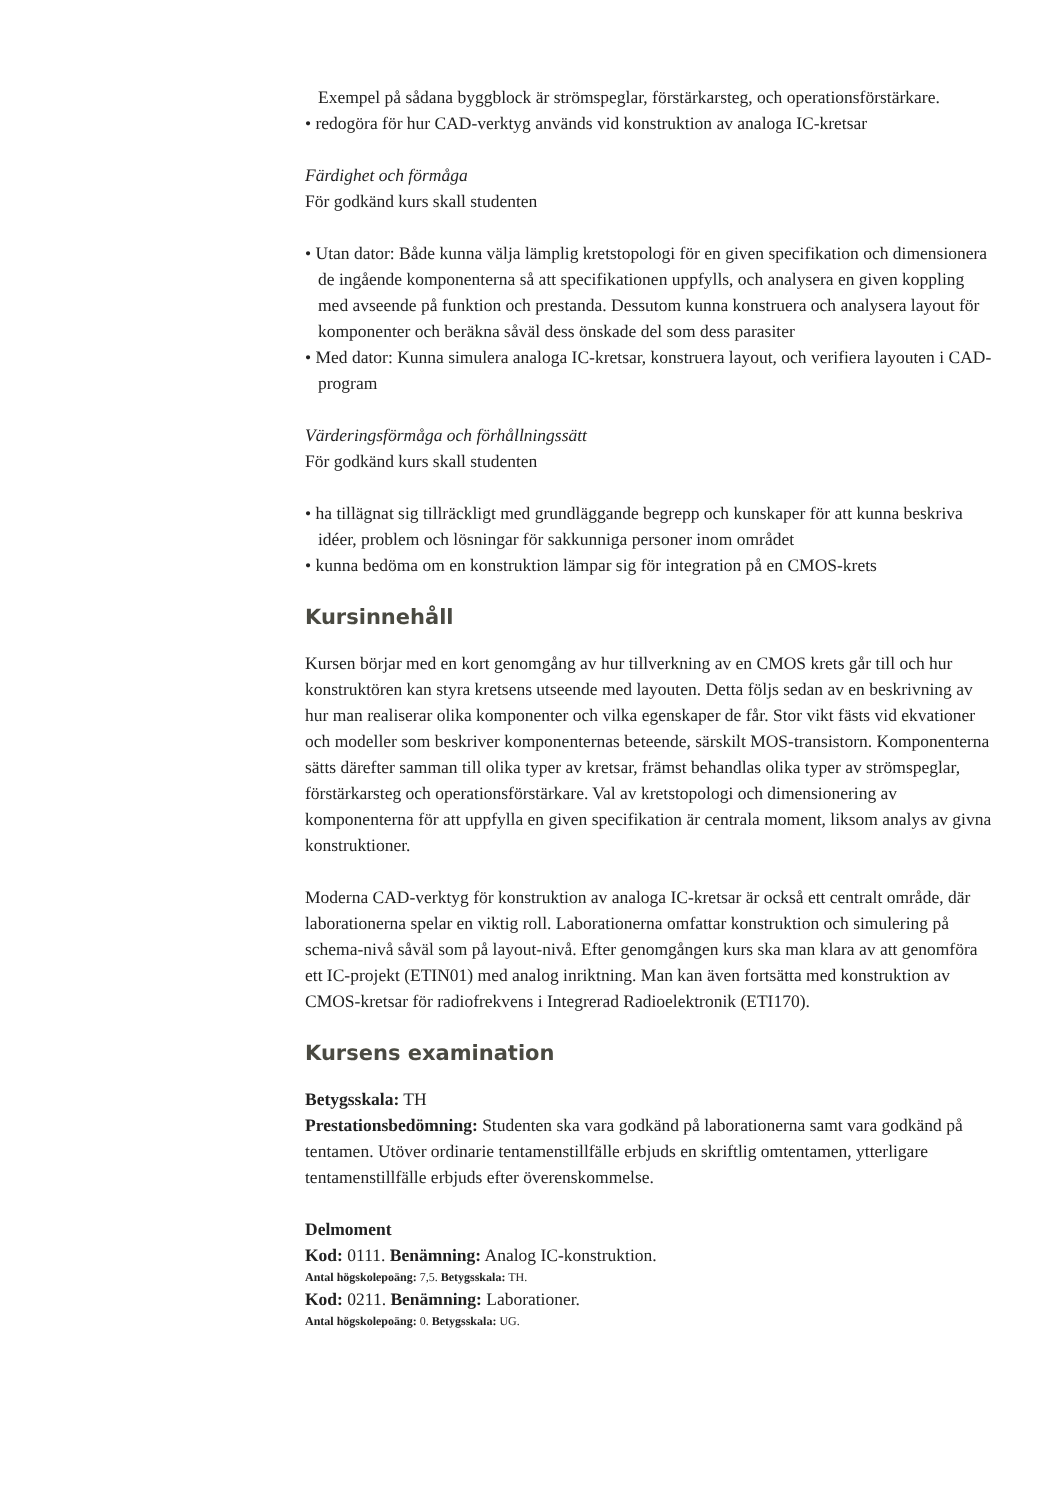Exempel på sådana byggblock är strömspeglar, förstärkarsteg, och operationsförstärkare.
• redogöra för hur CAD-verktyg används vid konstruktion av analoga IC-kretsar
Färdighet och förmåga
För godkänd kurs skall studenten
• Utan dator: Både kunna välja lämplig kretstopologi för en given specifikation och dimensionera de ingående komponenterna så att specifikationen uppfylls, och analysera en given koppling med avseende på funktion och prestanda. Dessutom kunna konstruera och analysera layout för komponenter och beräkna såväl dess önskade del som dess parasiter
• Med dator: Kunna simulera analoga IC-kretsar, konstruera layout, och verifiera layouten i CAD-program
Värderingsförmåga och förhållningssätt
För godkänd kurs skall studenten
• ha tillägnat sig tillräckligt med grundläggande begrepp och kunskaper för att kunna beskriva idéer, problem och lösningar för sakkunniga personer inom området
• kunna bedöma om en konstruktion lämpar sig för integration på en CMOS-krets
Kursinnehåll
Kursen börjar med en kort genomgång av hur tillverkning av en CMOS krets går till och hur konstruktören kan styra kretsens utseende med layouten. Detta följs sedan av en beskrivning av hur man realiserar olika komponenter och vilka egenskaper de får. Stor vikt fästs vid ekvationer och modeller som beskriver komponenternas beteende, särskilt MOS-transistorn. Komponenterna sätts därefter samman till olika typer av kretsar, främst behandlas olika typer av strömspeglar, förstärkarsteg och operationsförstärkare. Val av kretstopologi och dimensionering av komponenterna för att uppfylla en given specifikation är centrala moment, liksom analys av givna konstruktioner.
Moderna CAD-verktyg för konstruktion av analoga IC-kretsar är också ett centralt område, där laborationerna spelar en viktig roll. Laborationerna omfattar konstruktion och simulering på schema-nivå såväl som på layout-nivå. Efter genomgången kurs ska man klara av att genomföra ett IC-projekt (ETIN01) med analog inriktning. Man kan även fortsätta med konstruktion av CMOS-kretsar för radiofrekvens i Integrerad Radioelektronik (ETI170).
Kursens examination
Betygsskala: TH
Prestationsbedömning: Studenten ska vara godkänd på laborationerna samt vara godkänd på tentamen. Utöver ordinarie tentamenstillfälle erbjuds en skriftlig omtentamen, ytterligare tentamenstillfälle erbjuds efter överenskommelse.
Delmoment
Kod: 0111. Benämning: Analog IC-konstruktion.
Antal högskolepoäng: 7,5. Betygsskala: TH.
Kod: 0211. Benämning: Laborationer.
Antal högskolepoäng: 0. Betygsskala: UG.